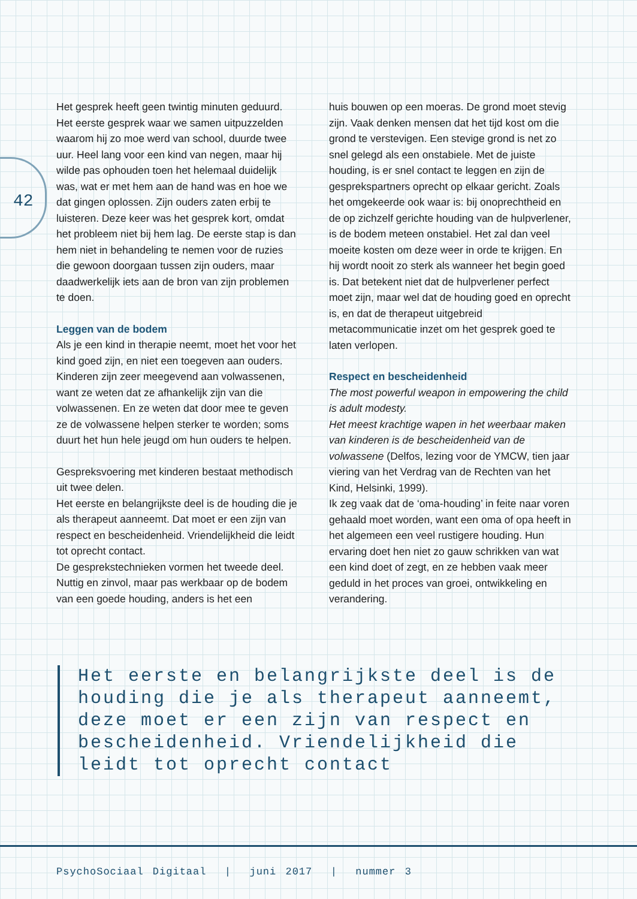42
Het gesprek heeft geen twintig minuten geduurd. Het eerste gesprek waar we samen uitpuzzelden waarom hij zo moe werd van school, duurde twee uur. Heel lang voor een kind van negen, maar hij wilde pas ophouden toen het helemaal duidelijk was, wat er met hem aan de hand was en hoe we dat gingen oplossen. Zijn ouders zaten erbij te luisteren. Deze keer was het gesprek kort, omdat het probleem niet bij hem lag. De eerste stap is dan hem niet in behandeling te nemen voor de ruzies die gewoon doorgaan tussen zijn ouders, maar daadwerkelijk iets aan de bron van zijn problemen te doen.
Leggen van de bodem
Als je een kind in therapie neemt, moet het voor het kind goed zijn, en niet een toegeven aan ouders. Kinderen zijn zeer meegevend aan volwassenen, want ze weten dat ze afhankelijk zijn van die volwassenen. En ze weten dat door mee te geven ze de volwassene helpen sterker te worden; soms duurt het hun hele jeugd om hun ouders te helpen.
Gespreksvoering met kinderen bestaat methodisch uit twee delen.
Het eerste en belangrijkste deel is de houding die je als therapeut aanneemt. Dat moet er een zijn van respect en bescheidenheid. Vriendelijkheid die leidt tot oprecht contact.
De gesprekstechnieken vormen het tweede deel. Nuttig en zinvol, maar pas werkbaar op de bodem van een goede houding, anders is het een
huis bouwen op een moeras. De grond moet stevig zijn. Vaak denken mensen dat het tijd kost om die grond te verstevigen. Een stevige grond is net zo snel gelegd als een onstabiele. Met de juiste houding, is er snel contact te leggen en zijn de gesprekspartners oprecht op elkaar gericht. Zoals het omgekeerde ook waar is: bij onoprechtheid en de op zichzelf gerichte houding van de hulpverlener, is de bodem meteen onstabiel. Het zal dan veel moeite kosten om deze weer in orde te krijgen. En hij wordt nooit zo sterk als wanneer het begin goed is. Dat betekent niet dat de hulpverlener perfect moet zijn, maar wel dat de houding goed en oprecht is, en dat de therapeut uitgebreid metacommunicatie inzet om het gesprek goed te laten verlopen.
Respect en bescheidenheid
The most powerful weapon in empowering the child is adult modesty.
Het meest krachtige wapen in het weerbaar maken van kinderen is de bescheidenheid van de volwassene (Delfos, lezing voor de YMCW, tien jaar viering van het Verdrag van de Rechten van het Kind, Helsinki, 1999).
Ik zeg vaak dat de ‘oma-houding’ in feite naar voren gehaald moet worden, want een oma of opa heeft in het algemeen een veel rustigere houding. Hun ervaring doet hen niet zo gauw schrikken van wat een kind doet of zegt, en ze hebben vaak meer geduld in het proces van groei, ontwikkeling en verandering.
Het eerste en belangrijkste deel is de houding die je als therapeut aanneemt, deze moet er een zijn van respect en bescheidenheid. Vriendelijkheid die leidt tot oprecht contact
PsychoSociaal Digitaal | juni 2017 | nummer 3